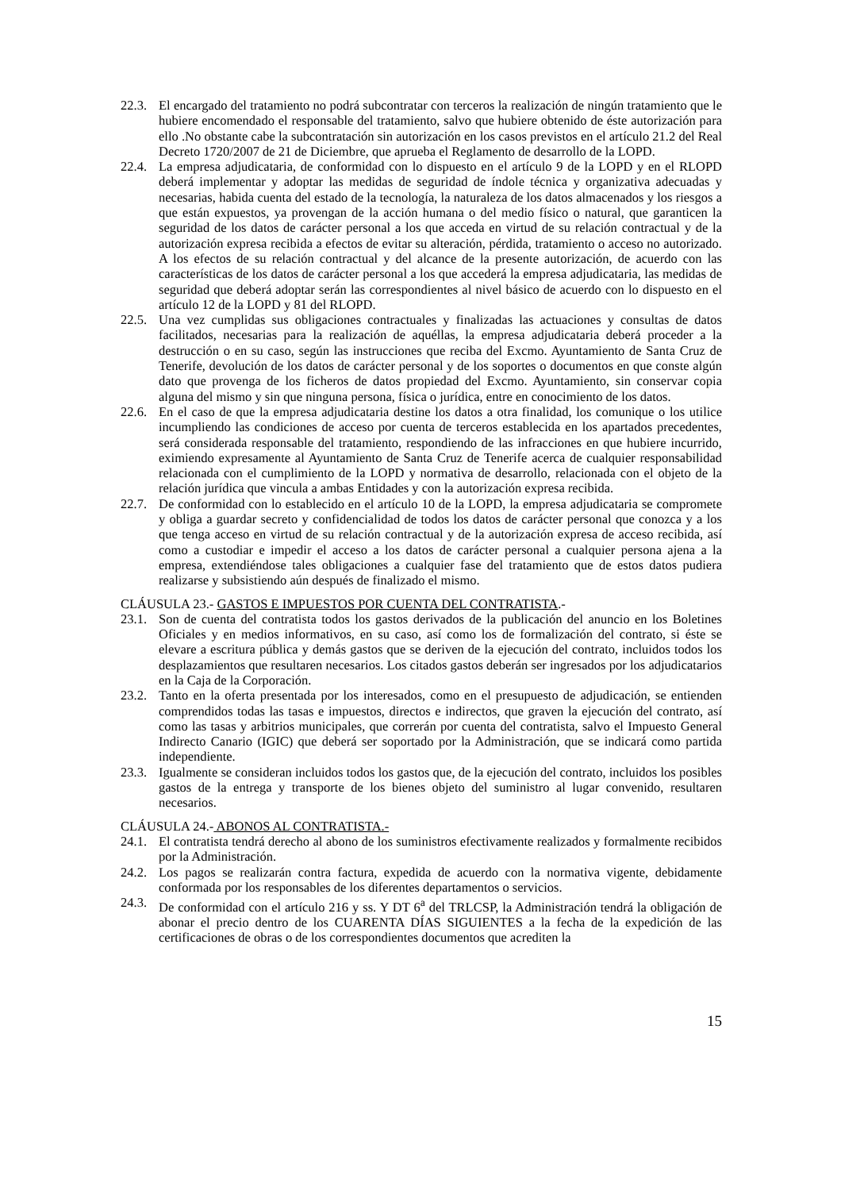22.3.
El encargado del tratamiento no podrá subcontratar con terceros la realización de ningún tratamiento que le hubiere encomendado el responsable del tratamiento, salvo que hubiere obtenido de éste autorización para ello .No obstante cabe la subcontratación sin autorización en los casos previstos en el artículo 21.2 del Real Decreto 1720/2007 de 21 de Diciembre, que aprueba el Reglamento de desarrollo de la LOPD.
22.4.
La empresa adjudicataria, de conformidad con lo dispuesto en el artículo 9 de la LOPD y en el RLOPD deberá implementar y adoptar las medidas de seguridad de índole técnica y organizativa adecuadas y necesarias, habida cuenta del estado de la tecnología, la naturaleza de los datos almacenados y los riesgos a que están expuestos, ya provengan de la acción humana o del medio físico o natural, que garanticen la seguridad de los datos de carácter personal a los que acceda en virtud de su relación contractual y de la autorización expresa recibida a efectos de evitar su alteración, pérdida, tratamiento o acceso no autorizado. A los efectos de su relación contractual y del alcance de la presente autorización, de acuerdo con las características de los datos de carácter personal a los que accederá la empresa adjudicataria, las medidas de seguridad que deberá adoptar serán las correspondientes al nivel básico de acuerdo con lo dispuesto en el artículo 12 de la LOPD y 81 del RLOPD.
22.5.
Una vez cumplidas sus obligaciones contractuales y finalizadas las actuaciones y consultas de datos facilitados, necesarias para la realización de aquéllas, la empresa adjudicataria deberá proceder a la destrucción o en su caso, según las instrucciones que reciba del Excmo. Ayuntamiento de Santa Cruz de Tenerife, devolución de los datos de carácter personal y de los soportes o documentos en que conste algún dato que provenga de los ficheros de datos propiedad del Excmo. Ayuntamiento, sin conservar copia alguna del mismo y sin que ninguna persona, física o jurídica, entre en conocimiento de los datos.
22.6.
En el caso de que la empresa adjudicataria destine los datos a otra finalidad, los comunique o los utilice incumpliendo las condiciones de acceso por cuenta de terceros establecida en los apartados precedentes, será considerada responsable del tratamiento, respondiendo de las infracciones en que hubiere incurrido, eximiendo expresamente al Ayuntamiento de Santa Cruz de Tenerife acerca de cualquier responsabilidad relacionada con el cumplimiento de la LOPD y normativa de desarrollo, relacionada con el objeto de la relación jurídica que vincula a ambas Entidades y con la autorización expresa recibida.
22.7.
De conformidad con lo establecido en el artículo 10 de la LOPD, la empresa adjudicataria se compromete y obliga a guardar secreto y confidencialidad de todos los datos de carácter personal que conozca y a los que tenga acceso en virtud de su relación contractual y de la autorización expresa de acceso recibida, así como a custodiar e impedir el acceso a los datos de carácter personal a cualquier persona ajena a la empresa, extendiéndose tales obligaciones a cualquier fase del tratamiento que de estos datos pudiera realizarse y subsistiendo aún después de finalizado el mismo.
CLÁUSULA 23.- GASTOS E IMPUESTOS POR CUENTA DEL CONTRATISTA.-
23.1.
Son de cuenta del contratista todos los gastos derivados de la publicación del anuncio en los Boletines Oficiales y en medios informativos, en su caso, así como los de formalización del contrato, si éste se elevare a escritura pública y demás gastos que se deriven de la ejecución del contrato, incluidos todos los desplazamientos que resultaren necesarios. Los citados gastos deberán ser ingresados por los adjudicatarios en la Caja de la Corporación.
23.2.
Tanto en la oferta presentada por los interesados, como en el presupuesto de adjudicación, se entienden comprendidos todas las tasas e impuestos, directos e indirectos, que graven la ejecución del contrato, así como las tasas y arbitrios municipales, que correrán por cuenta del contratista, salvo el Impuesto General Indirecto Canario (IGIC) que deberá ser soportado por la Administración, que se indicará como partida independiente.
23.3.
Igualmente se consideran incluidos todos los gastos que, de la ejecución del contrato, incluidos los posibles gastos de la entrega y transporte de los bienes objeto del suministro al lugar convenido, resultaren necesarios.
CLÁUSULA 24.- ABONOS AL CONTRATISTA.-
24.1.
El contratista tendrá derecho al abono de los suministros efectivamente realizados y formalmente recibidos por la Administración.
24.2.
Los pagos se realizarán contra factura, expedida de acuerdo con la normativa vigente, debidamente conformada por los responsables de los diferentes departamentos o servicios.
24.3.
De conformidad con el artículo 216 y ss. Y DT 6<sup>a</sup> del TRLCSP, la Administración tendrá la obligación de abonar el precio dentro de los CUARENTA DÍAS SIGUIENTES a la fecha de la expedición de las certificaciones de obras o de los correspondientes documentos que acrediten la
15